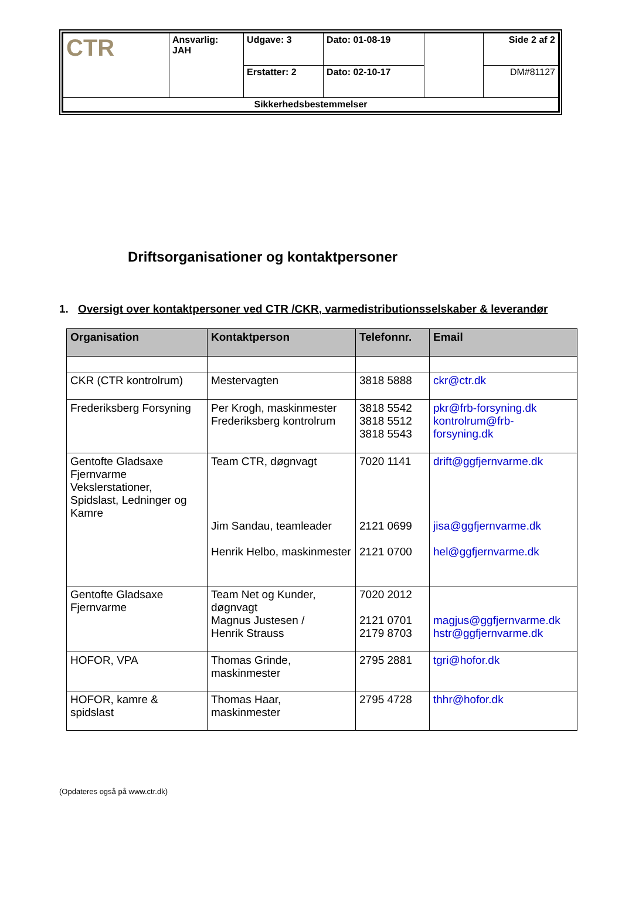| CTR | Ansvarlig: JAH | Udgave: 3 | Dato: 01-08-19 | | Side 2 af 2 |
| | | Erstatter: 2 | Dato: 02-10-17 | | DM#81127 |
| Sikkerhedsbestemmelser | | | | | |
Driftsorganisationer og kontaktpersoner
1. Oversigt over kontaktpersoner ved CTR /CKR, varmedistributionsselskaber & leverandør
| Organisation | Kontaktperson | Telefonnr. | Email |
| --- | --- | --- | --- |
| CKR (CTR kontrolrum) | Mestervagten | 3818 5888 | ckr@ctr.dk |
| Frederiksberg Forsyning | Per Krogh, maskinmester Frederiksberg kontrolrum | 3818 5542 3818 5512 3818 5543 | pkr@frb-forsyning.dk kontrolrum@frb-forsyning.dk |
| Gentofte Gladsaxe Fjernvarme Vekslerstationer, Spidslast, Ledninger og Kamre | Team CTR, døgnvagt Jim Sandau, teamleader Henrik Helbo, maskinmester | 7020 1141 2121 0699 2121 0700 | drift@ggfjernvarme.dk jisa@ggfjernvarme.dk hel@ggfjernvarme.dk |
| Gentofte Gladsaxe Fjernvarme | Team Net og Kunder, døgnvagt Magnus Justesen / Henrik Strauss | 7020 2012 2121 0701 2179 8703 | magjus@ggfjernvarme.dk hstr@ggfjernvarme.dk |
| HOFOR, VPA | Thomas Grinde, maskinmester | 2795 2881 | tgri@hofor.dk |
| HOFOR, kamre & spidslast | Thomas Haar, maskinmester | 2795 4728 | thhr@hofor.dk |
(Opdateres også på www.ctr.dk)